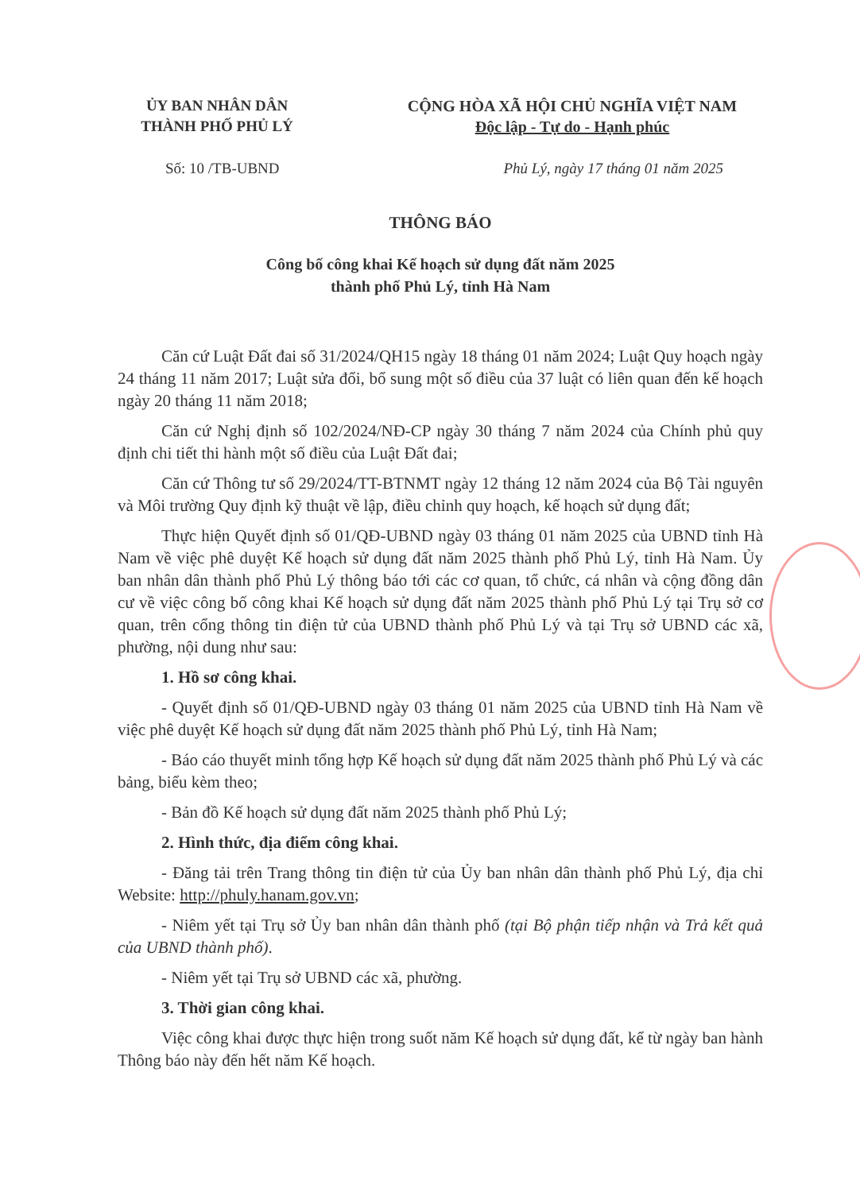ỦY BAN NHÂN DÂN
THÀNH PHỐ PHỦ LÝ
CỘNG HÒA XÃ HỘI CHỦ NGHĨA VIỆT NAM
Độc lập - Tự do - Hạnh phúc
Số: 10 /TB-UBND Phủ Lý, ngày 17 tháng 01 năm 2025
THÔNG BÁO
Công bố công khai Kế hoạch sử dụng đất năm 2025
thành phố Phủ Lý, tỉnh Hà Nam
Căn cứ Luật Đất đai số 31/2024/QH15 ngày 18 tháng 01 năm 2024; Luật Quy hoạch ngày 24 tháng 11 năm 2017; Luật sửa đổi, bổ sung một số điều của 37 luật có liên quan đến kế hoạch ngày 20 tháng 11 năm 2018;
Căn cứ Nghị định số 102/2024/NĐ-CP ngày 30 tháng 7 năm 2024 của Chính phủ quy định chi tiết thi hành một số điều của Luật Đất đai;
Căn cứ Thông tư số 29/2024/TT-BTNMT ngày 12 tháng 12 năm 2024 của Bộ Tài nguyên và Môi trường Quy định kỹ thuật về lập, điều chỉnh quy hoạch, kế hoạch sử dụng đất;
Thực hiện Quyết định số 01/QĐ-UBND ngày 03 tháng 01 năm 2025 của UBND tỉnh Hà Nam về việc phê duyệt Kế hoạch sử dụng đất năm 2025 thành phố Phủ Lý, tỉnh Hà Nam. Ủy ban nhân dân thành phố Phủ Lý thông báo tới các cơ quan, tổ chức, cá nhân và cộng đồng dân cư về việc công bố công khai Kế hoạch sử dụng đất năm 2025 thành phố Phủ Lý tại Trụ sở cơ quan, trên cổng thông tin điện tử của UBND thành phố Phủ Lý và tại Trụ sở UBND các xã, phường, nội dung như sau:
1. Hồ sơ công khai.
- Quyết định số 01/QĐ-UBND ngày 03 tháng 01 năm 2025 của UBND tỉnh Hà Nam về việc phê duyệt Kế hoạch sử dụng đất năm 2025 thành phố Phủ Lý, tỉnh Hà Nam;
- Báo cáo thuyết minh tổng hợp Kế hoạch sử dụng đất năm 2025 thành phố Phủ Lý và các bảng, biểu kèm theo;
- Bản đồ Kế hoạch sử dụng đất năm 2025 thành phố Phủ Lý;
2. Hình thức, địa điểm công khai.
- Đăng tải trên Trang thông tin điện tử của Ủy ban nhân dân thành phố Phủ Lý, địa chỉ Website: http://phuly.hanam.gov.vn;
- Niêm yết tại Trụ sở Ủy ban nhân dân thành phố (tại Bộ phận tiếp nhận và Trả kết quả của UBND thành phố).
- Niêm yết tại Trụ sở UBND các xã, phường.
3. Thời gian công khai.
Việc công khai được thực hiện trong suốt năm Kế hoạch sử dụng đất, kể từ ngày ban hành Thông báo này đến hết năm Kế hoạch.